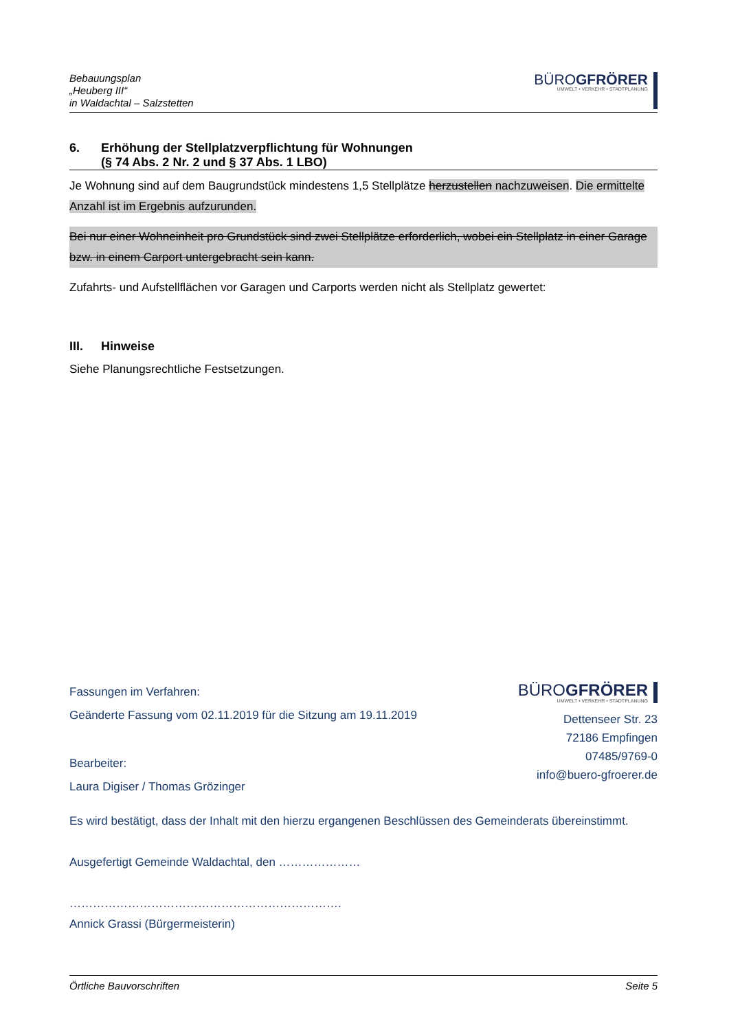Bebauungsplan
„Heuberg III“
in Waldachtal – Salzstetten
BÜROGFRÖRER
UMWELT • VERKEHR • STADTPLANUNG
6. Erhöhung der Stellplatzverpflichtung für Wohnungen
(§ 74 Abs. 2 Nr. 2 und § 37 Abs. 1 LBO)
Je Wohnung sind auf dem Baugrundstück mindestens 1,5 Stellplätze herzustellen nachzuweisen. Die ermittelte Anzahl ist im Ergebnis aufzurunden.
Bei nur einer Wohneinheit pro Grundstück sind zwei Stellplätze erforderlich, wobei ein Stellplatz in einer Garage bzw. in einem Carport untergebracht sein kann.
Zufahrts- und Aufstellflächen vor Garagen und Carports werden nicht als Stellplatz gewertet:
III. Hinweise
Siehe Planungsrechtliche Festsetzungen.
Fassungen im Verfahren:
Geänderte Fassung vom 02.11.2019 für die Sitzung am 19.11.2019
Bearbeiter:
Laura Digiser / Thomas Grözinger
BÜROGFRÖRER
UMWELT • VERKEHR • STADTPLANUNG
Dettenseer Str. 23
72186 Empfingen
07485/9769-0
info@buero-gfroerer.de
Es wird bestätigt, dass der Inhalt mit den hierzu ergangenen Beschlüssen des Gemeinderats übereinstimmt.
Ausgefertigt Gemeinde Waldachtal, den …………………
…………………………………………………………….
Annick Grassi (Bürgermeisterin)
Örtliche Bauvorschriften Seite 5